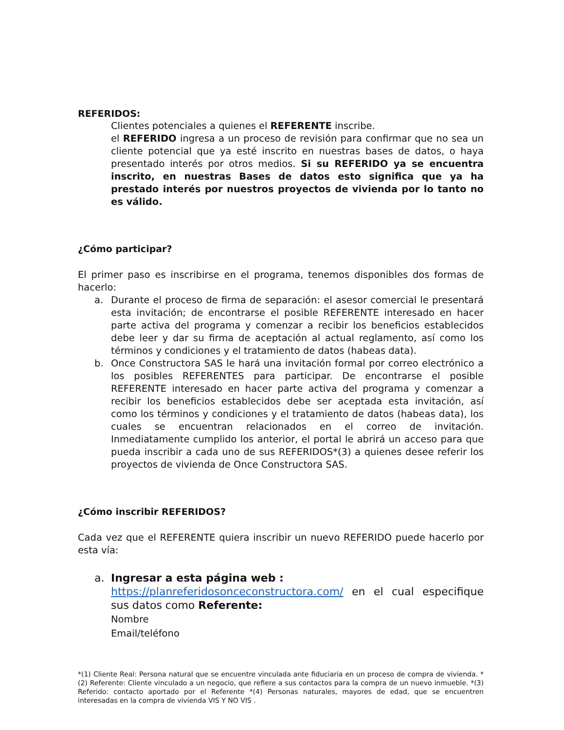REFERIDOS:
Clientes potenciales a quienes el REFERENTE inscribe.
el REFERIDO ingresa a un proceso de revisión para confirmar que no sea un cliente potencial que ya esté inscrito en nuestras bases de datos, o haya presentado interés por otros medios. Si su REFERIDO ya se encuentra inscrito, en nuestras Bases de datos esto significa que ya ha prestado interés por nuestros proyectos de vivienda por lo tanto no es válido.
¿Cómo participar?
El primer paso es inscribirse en el programa, tenemos disponibles dos formas de hacerlo:
a. Durante el proceso de firma de separación: el asesor comercial le presentará esta invitación; de encontrarse el posible REFERENTE interesado en hacer parte activa del programa y comenzar a recibir los beneficios establecidos debe leer y dar su firma de aceptación al actual reglamento, así como los términos y condiciones y el tratamiento de datos (habeas data).
b. Once Constructora SAS le hará una invitación formal por correo electrónico a los posibles REFERENTES para participar. De encontrarse el posible REFERENTE interesado en hacer parte activa del programa y comenzar a recibir los beneficios establecidos debe ser aceptada esta invitación, así como los términos y condiciones y el tratamiento de datos (habeas data), los cuales se encuentran relacionados en el correo de invitación. Inmediatamente cumplido los anterior, el portal le abrirá un acceso para que pueda inscribir a cada uno de sus REFERIDOS*(3) a quienes desee referir los proyectos de vivienda de Once Constructora SAS.
¿Cómo inscribir REFERIDOS?
Cada vez que el REFERENTE quiera inscribir un nuevo REFERIDO puede hacerlo por esta vía:
a. Ingresar a esta página web :
https://planreferidosonceconstructora.com/ en el cual especifique sus datos como Referente:
Nombre
Email/teléfono
*(1) Cliente Real: Persona natural que se encuentre vinculada ante fiduciaria en un proceso de compra de vivienda. *(2) Referente: Cliente vinculado a un negocio, que refiere a sus contactos para la compra de un nuevo inmueble. *(3) Referido: contacto aportado por el Referente *(4) Personas naturales, mayores de edad, que se encuentren interesadas en la compra de vivienda VIS Y NO VIS .